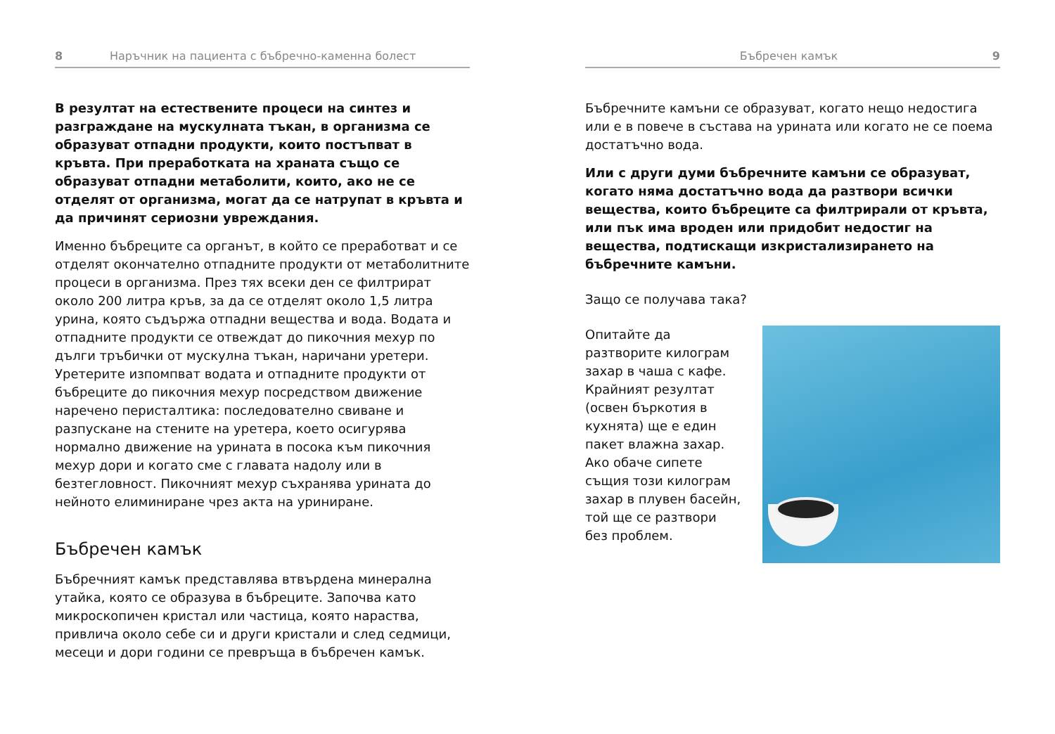8 Наръчник на пациента с бъбречно-каменна болест
В резултат на естествените процеси на синтез и разграждане на мускулната тъкан, в организма се образуват отпадни продукти, които постъпват в кръвта. При преработката на храната също се образуват отпадни метаболити, които, ако не се отделят от организма, могат да се натрупат в кръвта и да причинят сериозни увреждания.
Именно бъбреците са органът, в който се преработват и се отделят окончателно отпадните продукти от метаболитните процеси в организма. През тях всеки ден се филтрират около 200 литра кръв, за да се отделят около 1,5 литра урина, която съдържа отпадни вещества и вода. Водата и отпадните продукти се отвеждат до пикочния мехур по дълги тръбички от мускулна тъкан, наричани уретери. Уретерите изпомпват водата и отпадните продукти от бъбреците до пикочния мехур посредством движение наречено перисталтика: последователно свиване и разпускане на стените на уретера, което осигурява нормално движение на урината в посока към пикочния мехур дори и когато сме с главата надолу или в безтегловност. Пикочният мехур съхранява урината до нейното елиминиране чрез акта на уриниране.
Бъбречен камък
Бъбречният камък представлява втвърдена минерална утайка, която се образува в бъбреците. Започва като микроскопичен кристал или частица, която нараства, привлича около себе си и други кристали и след седмици, месеци и дори години се превръща в бъбречен камък.
Бъбречен камък 9
Бъбречните камъни се образуват, когато нещо недостига или е в повече в състава на урината или когато не се поема достатъчно вода.
Или с други думи бъбречните камъни се образуват, когато няма достатъчно вода да разтвори всички вещества, които бъбреците са филтрирали от кръвта, или пък има вроден или придобит недостиг на вещества, подтискащи изкристализирането на бъбречните камъни.
Защо се получава така?
Опитайте да разтворите килограм захар в чаша с кафе. Крайният резултат (освен бъркотия в кухнята) ще е един пакет влажна захар. Ако обаче сипете същия този килограм захар в плувен басейн, той ще се разтвори без проблем.